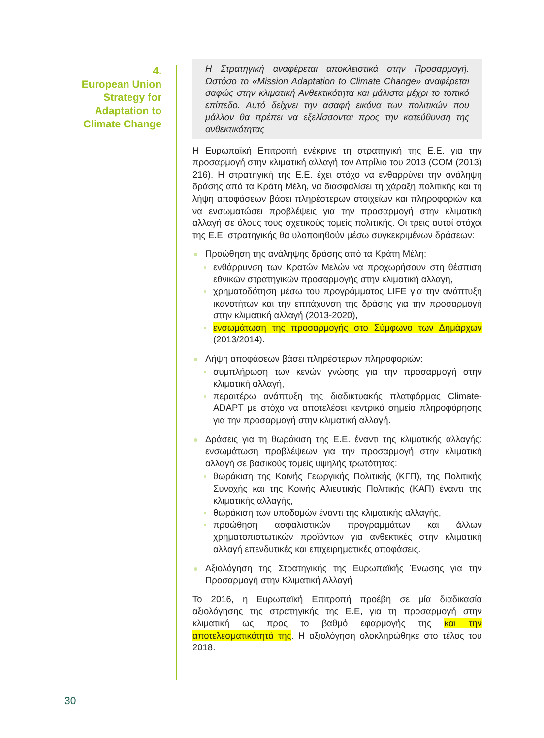4.
European Union
Strategy for
Adaptation to
Climate Change
Η Στρατηγική αναφέρεται αποκλειστικά στην Προσαρμογή. Ωστόσο το «Mission Adaptation to Climate Change» αναφέρεται σαφώς στην κλιματική Ανθεκτικότητα και μάλιστα μέχρι το τοπικό επίπεδο. Αυτό δείχνει την ασαφή εικόνα των πολιτικών που μάλλον θα πρέπει να εξελίσσονται προς την κατεύθυνση της ανθεκτικότητας
Η Ευρωπαϊκή Επιτροπή ενέκρινε τη στρατηγική της Ε.Ε. για την προσαρμογή στην κλιματική αλλαγή τον Απρίλιο του 2013 (COM (2013) 216). Η στρατηγική της Ε.Ε. έχει στόχο να ενθαρρύνει την ανάληψη δράσης από τα Κράτη Μέλη, να διασφαλίσει τη χάραξη πολιτικής και τη λήψη αποφάσεων βάσει πληρέστερων στοιχείων και πληροφοριών και να ενσωματώσει προβλέψεις για την προσαρμογή στην κλιματική αλλαγή σε όλους τους σχετικούς τομείς πολιτικής. Οι τρεις αυτοί στόχοι της Ε.Ε. στρατηγικής θα υλοποιηθούν μέσω συγκεκριμένων δράσεων:
Προώθηση της ανάληψης δράσης από τα Κράτη Μέλη:
ενθάρρυνση των Κρατών Μελών να προχωρήσουν στη θέσπιση εθνικών στρατηγικών προσαρμογής στην κλιματική αλλαγή,
χρηματοδότηση μέσω του προγράμματος LIFE για την ανάπτυξη ικανοτήτων και την επιτάχυνση της δράσης για την προσαρμογή στην κλιματική αλλαγή (2013-2020),
ενσωμάτωση της προσαρμογής στο Σύμφωνο των Δημάρχων (2013/2014).
Λήψη αποφάσεων βάσει πληρέστερων πληροφοριών:
συμπλήρωση των κενών γνώσης για την προσαρμογή στην κλιματική αλλαγή,
περαιτέρω ανάπτυξη της διαδικτυακής πλατφόρμας Climate-ADAPT με στόχο να αποτελέσει κεντρικό σημείο πληροφόρησης για την προσαρμογή στην κλιματική αλλαγή.
Δράσεις για τη θωράκιση της Ε.Ε. έναντι της κλιματικής αλλαγής: ενσωμάτωση προβλέψεων για την προσαρμογή στην κλιματική αλλαγή σε βασικούς τομείς υψηλής τρωτότητας:
θωράκιση της Κοινής Γεωργικής Πολιτικής (ΚΓΠ), της Πολιτικής Συνοχής και της Κοινής Αλιευτικής Πολιτικής (ΚΑΠ) έναντι της κλιματικής αλλαγής,
θωράκιση των υποδομών έναντι της κλιματικής αλλαγής,
προώθηση ασφαλιστικών προγραμμάτων και άλλων χρηματοπιστωτικών προϊόντων για ανθεκτικές στην κλιματική αλλαγή επενδυτικές και επιχειρηματικές αποφάσεις.
Αξιολόγηση της Στρατηγικής της Ευρωπαϊκής Ένωσης για την Προσαρμογή στην Κλιματική Αλλαγή
Το 2016, η Ευρωπαϊκή Επιτροπή προέβη σε μία διαδικασία αξιολόγησης της στρατηγικής της Ε.Ε, για τη προσαρμογή στην κλιματική ως προς το βαθμό εφαρμογής της και την αποτελεσματικότητά της. Η αξιολόγηση ολοκληρώθηκε στο τέλος του 2018.
30